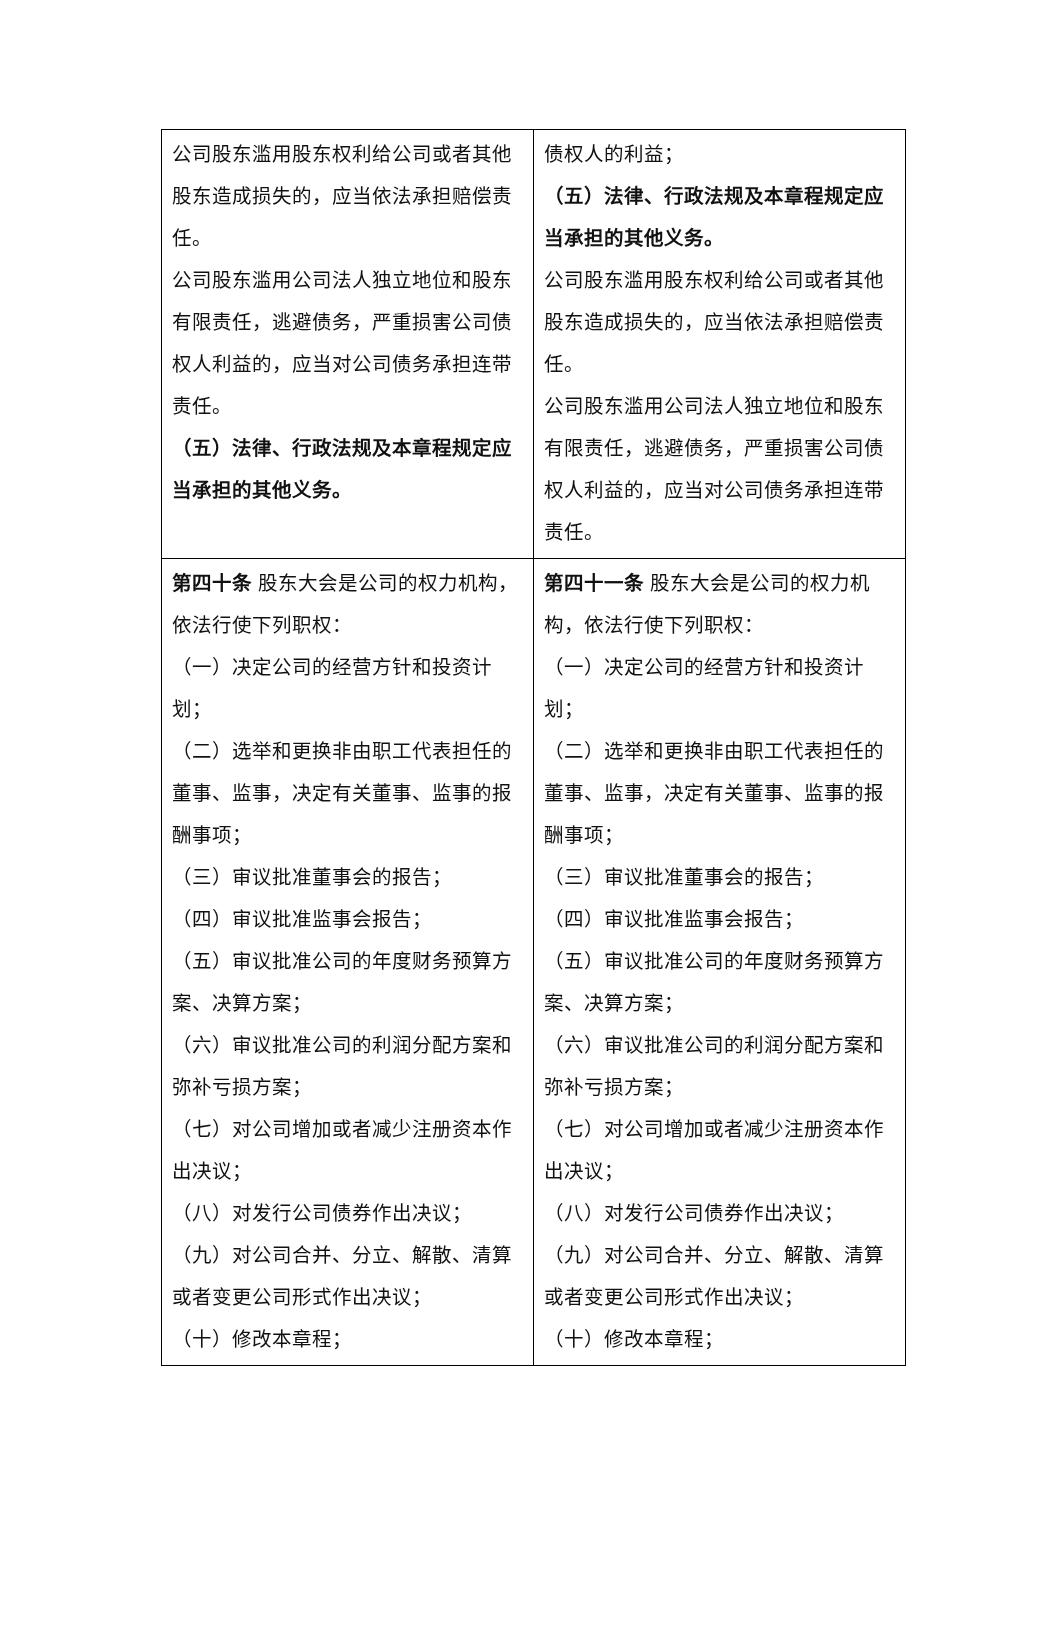| 公司股东滥用股东权利给公司或者其他股东造成损失的，应当依法承担赔偿责任。 公司股东滥用公司法人独立地位和股东有限责任，逃避债务，严重损害公司债权人利益的，应当对公司债务承担连带责任。 （五）法律、行政法规及本章程规定应当承担的其他义务。 | 债权人的利益； （五）法律、行政法规及本章程规定应当承担的其他义务。 公司股东滥用股东权利给公司或者其他股东造成损失的，应当依法承担赔偿责任。 公司股东滥用公司法人独立地位和股东有限责任，逃避债务，严重损害公司债权人利益的，应当对公司债务承担连带责任。 |
| 第四十条 股东大会是公司的权力机构，依法行使下列职权： （一）决定公司的经营方针和投资计划； （二）选举和更换非由职工代表担任的董事、监事，决定有关董事、监事的报酬事项； （三）审议批准董事会的报告； （四）审议批准监事会报告； （五）审议批准公司的年度财务预算方案、决算方案； （六）审议批准公司的利润分配方案和弥补亏损方案； （七）对公司增加或者减少注册资本作出决议； （八）对发行公司债券作出决议； （九）对公司合并、分立、解散、清算或者变更公司形式作出决议； （十）修改本章程； | 第四十一条 股东大会是公司的权力机构，依法行使下列职权： （一）决定公司的经营方针和投资计划； （二）选举和更换非由职工代表担任的董事、监事，决定有关董事、监事的报酬事项； （三）审议批准董事会的报告； （四）审议批准监事会报告； （五）审议批准公司的年度财务预算方案、决算方案； （六）审议批准公司的利润分配方案和弥补亏损方案； （七）对公司增加或者减少注册资本作出决议； （八）对发行公司债券作出决议； （九）对公司合并、分立、解散、清算或者变更公司形式作出决议； （十）修改本章程； |